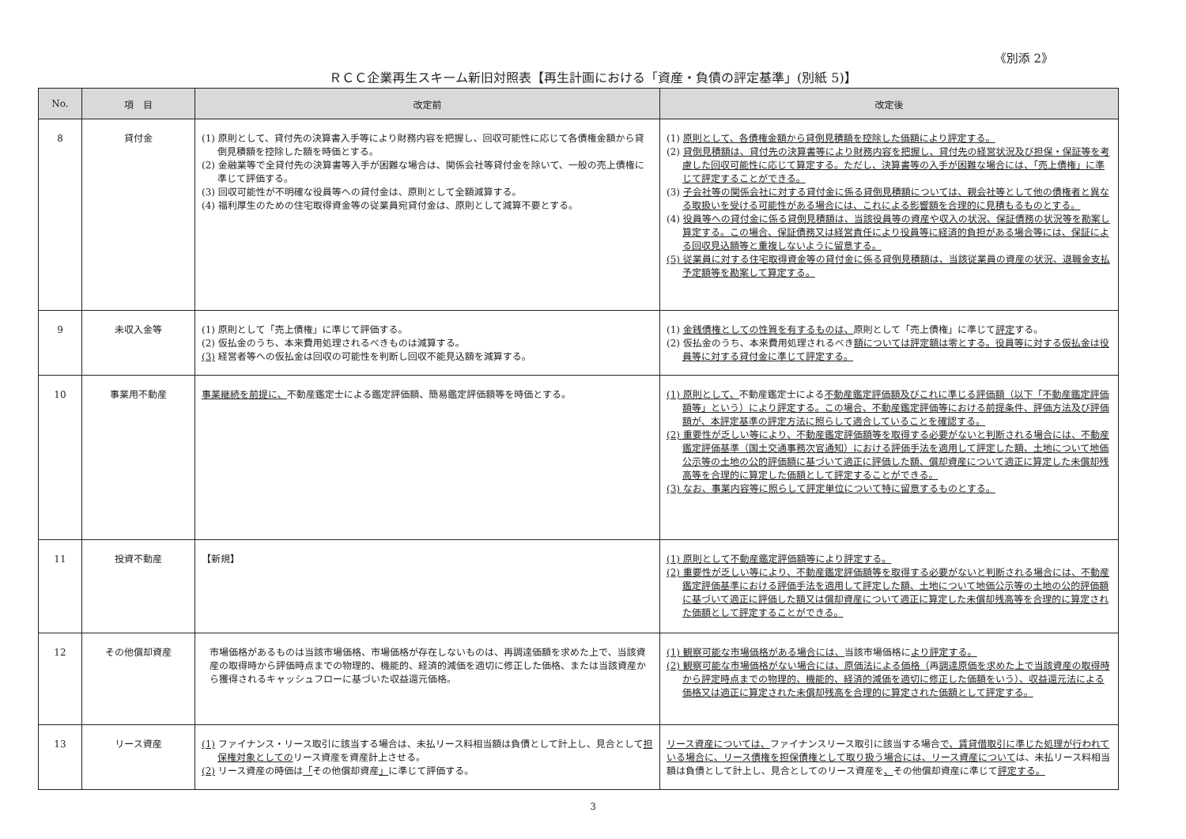《別添 2》
ＲＣＣ企業再生スキーム新旧対照表【再生計画における「資産・負債の評定基準」(別紙 5)】
| No. | 項 目 | 改定前 | 改定後 |
| --- | --- | --- | --- |
| 8 | 貸付金 | (1) 原則として、貸付先の決算書入手等により財務内容を把握し、回収可能性に応じて各債権金額から貸倒見積額を控除した額を時価とする。 (2) 金融業等で全貸付先の決算書等入手が困難な場合は、関係会社等貸付金を除いて、一般の売上債権に準じて評価する。 (3) 回収可能性が不明確な役員等への貸付金は、原則として全額減算する。 (4) 福利厚生のための住宅取得資金等の従業員宛貸付金は、原則として減算不要とする。 | (1) 原則として、各債権金額から貸倒見積額を控除した価額により評定する。 (2) 貸倒見積額は、貸付先の決算書等により財務内容を把握し、貸付先の経営状況及び担保・保証等を考慮した回収可能性に応じて算定する。ただし、決算書等の入手が困難な場合には、「売上債権」に準じて評定することができる。 (3) 子会社等の関係会社に対する貸付金に係る貸倒見積額については、親会社等として他の債権者と異なる取扱いを受ける可能性がある場合には、これによる影響額を合理的に見積もるものとする。 (4) 役員等への貸付金に係る貸倒見積額は、当該役員等の資産や収入の状況、保証債務の状況等を勘案し算定する。この場合、保証債務又は経営責任により役員等に経済的負担がある場合等には、保証による回収見込額等と重複しないように留意する。 (5) 従業員に対する住宅取得資金等の貸付金に係る貸倒見積額は、当該従業員の資産の状況、退職金支払予定額等を勘案して算定する。 |
| 9 | 未収入金等 | (1) 原則として「売上債権」に準じて評価する。 (2) 仮払金のうち、本来費用処理されるべきものは減算する。 (3) 経営者等への仮払金は回収の可能性を判断し回収不能見込額を減算する。 | (1) 金銭債権としての性質を有するものは、 原則として「売上債権」に準じて 評定 する。 (2) 仮払金のうち、本来費用処理されるべき 額については評定額は零とする。役員等に対する仮払金は役員等に対する貸付金に準じて評定する。 |
| 10 | 事業用不動産 | 事業継続を前提に、 不動産鑑定士による鑑定評価額、簡易鑑定評価額等を時価とする。 | (1) 原則として、 不動産鑑定士による 不動産鑑定評価額及びこれに準じる評価額（以下「不動産鑑定評価額等」という）により評定する。この場合、不動産鑑定評価等における前提条件、評価方法及び評価額が、本評定基準の評定方法に照らして適合していることを確認する。 (2) 重要性が乏しい等により、不動産鑑定評価額等を取得する必要がないと判断される場合には、不動産鑑定評価基準（国土交通事務次官通知）における評価手法を適用して評定した額、土地について地価公示等の土地の公的評価額に基づいて適正に評価した額、償却資産について適正に算定した未償却残高等を合理的に算定した価額として評定することができる。 (3) なお、事業内容等に照らして評定単位について特に留意するものとする。 |
| 11 | 投資不動産 | 【新規】 | (1) 原則として不動産鑑定評価額等により評定する。 (2) 重要性が乏しい等により、不動産鑑定評価額等を取得する必要がないと判断される場合には、不動産鑑定評価基準における評価手法を適用して評定した額、土地について地価公示等の土地の公的評価額に基づいて適正に評価した額又は償却資産について適正に算定した未償却残高等を合理的に算定された価額として評定することができる。 |
| 12 | その他償却資産 | 市場価格があるものは当該市場価格、市場価格が存在しないものは、再調達価額を求めた上で、当該資産の取得時から評価時点までの物理的、機能的、経済的減価を適切に修正した価格、または当該資産から獲得されるキャッシュフローに基づいた収益還元価格。 | (1) 観察可能な市場価格がある場合には、 当該市場価格に より評定する。 (2) 観察可能な市場価格がない場合には、原価法による価格（ 再 調達原価を求めた上で当該資産の取得時から評定時点までの物理的、機能的、経済的減価を適切に修正した価額をいう）、収益還元法による価格又は適正に算定された未償却残高を合理的に算定された価額として評定する。 |
| 13 | リース資産 | (1) ファイナンス・リース取引に該当する場合は、未払リース料相当額は負債として計上し、見合として 担保権対象としての リース資産を資産計上させる。 (2) リース資産の時価は 「 その他償却資産 」 に準じて評価する。 | リース資産については、 ファイナンスリース取引に該当する場合 で、賃貸借取引に準じた処理が行われている場合に、リース債権を担保債権として取り扱う場合には、リース資産について は、未払リース料相当額は負債として計上し、見合としてのリース資産を 、 その他償却資産に準じて 評定する。 |
3